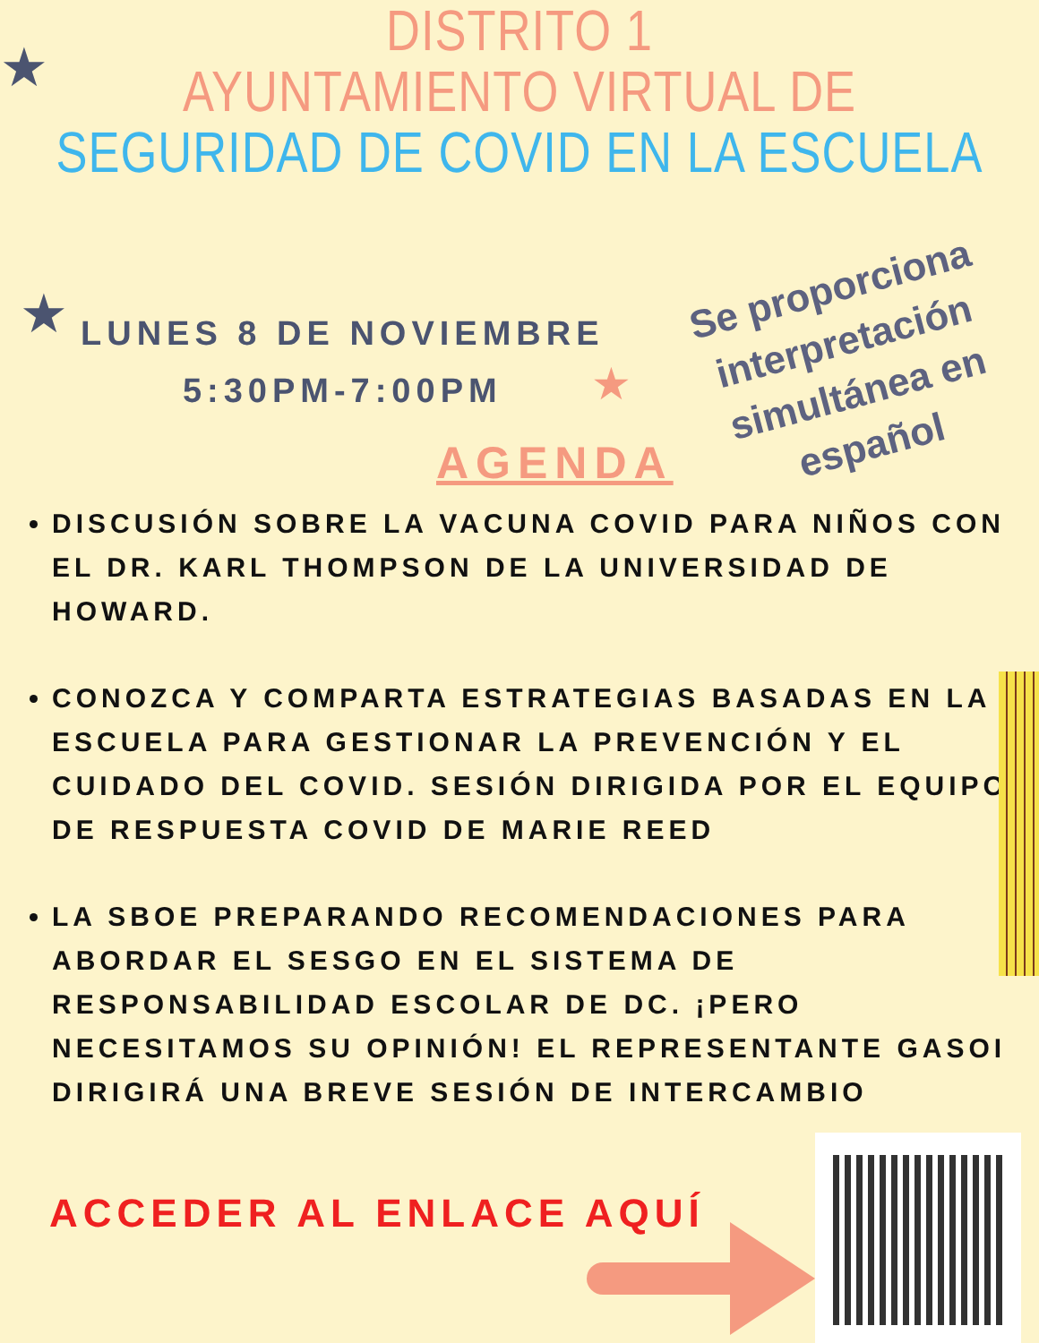DISTRITO 1
AYUNTAMIENTO VIRTUAL DE
SEGURIDAD DE COVID EN LA ESCUELA
★
★
★
LUNES 8 DE NOVIEMBRE
5:30PM-7:00PM
Se proporciona interpretación simultánea en español
AGENDA
DISCUSIÓN SOBRE LA VACUNA COVID PARA NIÑOS CON EL DR. KARL THOMPSON DE LA UNIVERSIDAD DE HOWARD.
CONOZCA Y COMPARTA ESTRATEGIAS BASADAS EN LA ESCUELA PARA GESTIONAR LA PREVENCIÓN Y EL CUIDADO DEL COVID. SESIÓN DIRIGIDA POR EL EQUIPO DE RESPUESTA COVID DE MARIE REED
LA SBOE PREPARANDO RECOMENDACIONES PARA ABORDAR EL SESGO EN EL SISTEMA DE RESPONSABILIDAD ESCOLAR DE DC. ¡PERO NECESITAMOS SU OPINIÓN! EL REPRESENTANTE GASOI DIRIGIRÁ UNA BREVE SESIÓN DE INTERCAMBIO
ACCEDER AL ENLACE AQUÍ